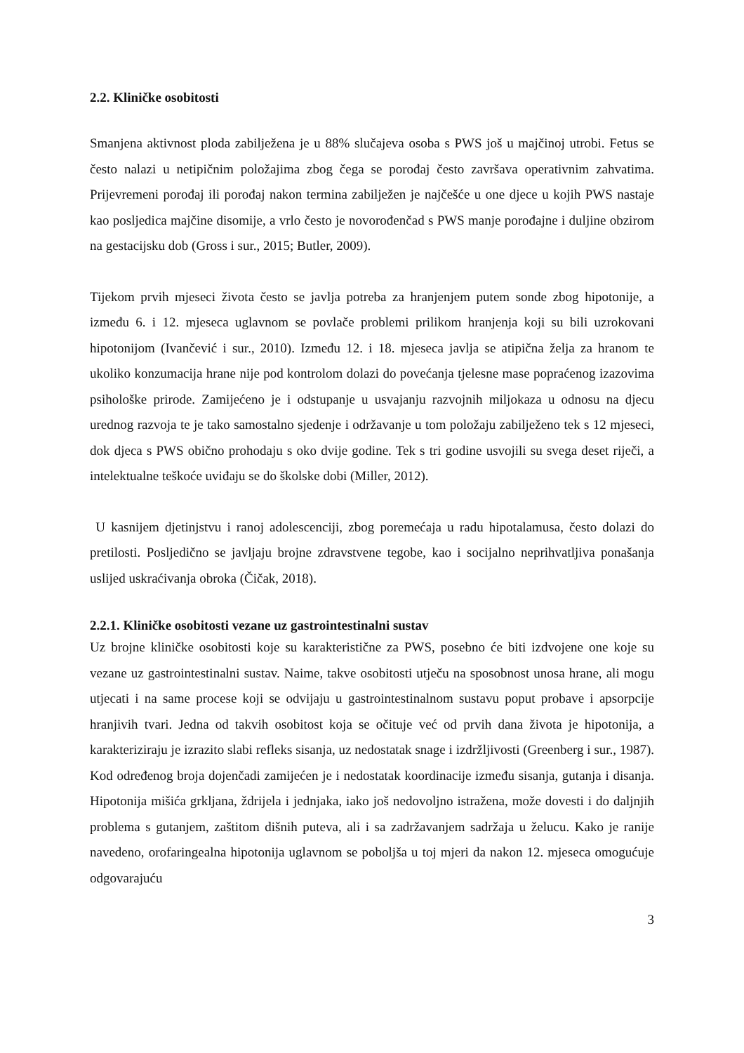2.2. Kliničke osobitosti
Smanjena aktivnost ploda zabilježena je u 88% slučajeva osoba s PWS još u majčinoj utrobi. Fetus se često nalazi u netipičnim položajima zbog čega se porođaj često završava operativnim zahvatima. Prijevremeni porođaj ili porođaj nakon termina zabilježen je najčešće u one djece u kojih PWS nastaje kao posljedica majčine disomije, a vrlo često je novorođenčad s PWS manje porođajne i duljine obzirom na gestacijsku dob (Gross i sur., 2015; Butler, 2009).
Tijekom prvih mjeseci života često se javlja potreba za hranjenjem putem sonde zbog hipotonije, a između 6. i 12. mjeseca uglavnom se povlače problemi prilikom hranjenja koji su bili uzrokovani hipotonijom (Ivančević i sur., 2010). Između 12. i 18. mjeseca javlja se atipična želja za hranom te ukoliko konzumacija hrane nije pod kontrolom dolazi do povećanja tjelesne mase popraćenog izazovima psihološke prirode. Zamijećeno je i odstupanje u usvajanju razvojnih miljokaza u odnosu na djecu urednog razvoja te je tako samostalno sjedenje i održavanje u tom položaju zabilježeno tek s 12 mjeseci, dok djeca s PWS obično prohodaju s oko dvije godine. Tek s tri godine usvojili su svega deset riječi, a intelektualne teškoće uviđaju se do školske dobi (Miller, 2012).
U kasnijem djetinjstvu i ranoj adolescenciji, zbog poremećaja u radu hipotalamusa, često dolazi do pretilosti. Posljedično se javljaju brojne zdravstvene tegobe, kao i socijalno neprihvatljiva ponašanja uslijed uskraćivanja obroka (Čičak, 2018).
2.2.1. Kliničke osobitosti vezane uz gastrointestinalni sustav
Uz brojne kliničke osobitosti koje su karakteristične za PWS, posebno će biti izdvojene one koje su vezane uz gastrointestinalni sustav. Naime, takve osobitosti utječu na sposobnost unosa hrane, ali mogu utjecati i na same procese koji se odvijaju u gastrointestinalnom sustavu poput probave i apsorpcije hranjivih tvari. Jedna od takvih osobitost koja se očituje već od prvih dana života je hipotonija, a karakteriziraju je izrazito slabi refleks sisanja, uz nedostatak snage i izdržljivosti (Greenberg i sur., 1987). Kod određenog broja dojenčadi zamijećen je i nedostatak koordinacije između sisanja, gutanja i disanja. Hipotonija mišića grkljana, ždrijela i jednjaka, iako još nedovoljno istražena, može dovesti i do daljnjih problema s gutanjem, zaštitom dišnih puteva, ali i sa zadržavanjem sadržaja u želucu. Kako je ranije navedeno, orofaringealna hipotonija uglavnom se poboljša u toj mjeri da nakon 12. mjeseca omogućuje odgovarajuću
3